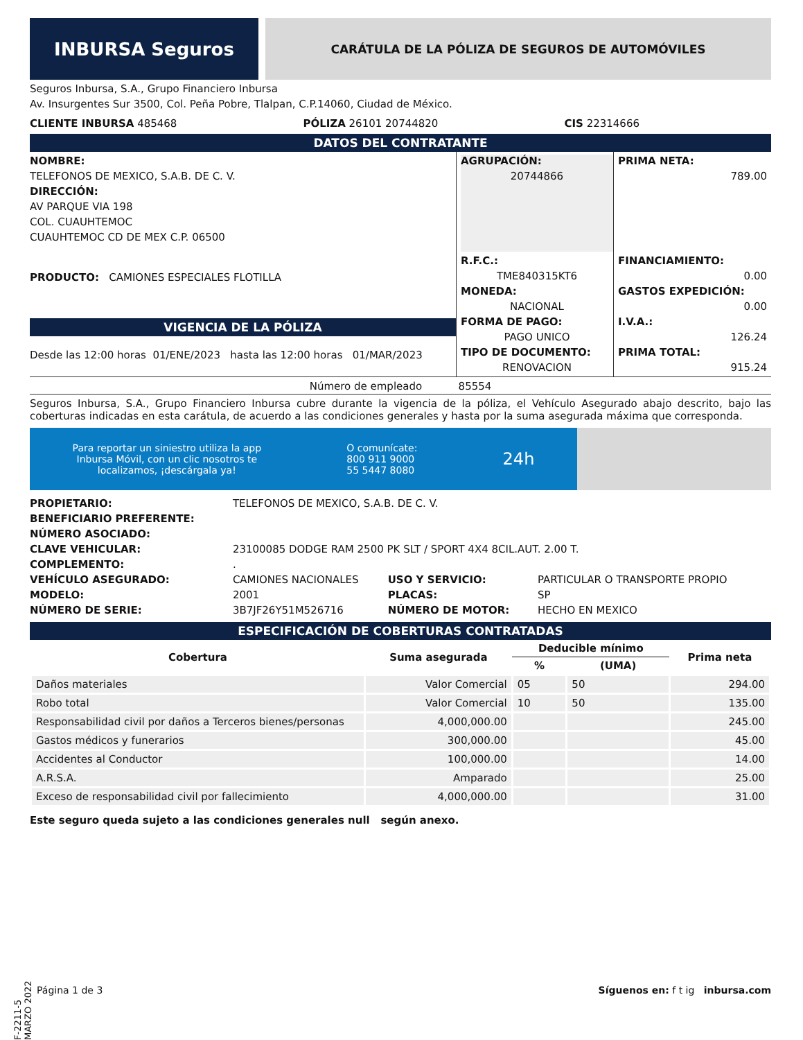INBURSA Seguros
CARÁTULA DE LA PÓLIZA DE SEGUROS DE AUTOMÓVILES
Seguros Inbursa, S.A., Grupo Financiero Inbursa
Av. Insurgentes Sur 3500, Col. Peña Pobre, Tlalpan, C.P.14060, Ciudad de México.
CLIENTE INBURSA 485468 PÓLIZA 26101 20744820 CIS 22314666
DATOS DEL CONTRATANTE
NOMBRE:
TELEFONOS DE MEXICO, S.A.B. DE C. V.
DIRECCIÓN:
AV PARQUE VIA 198
COL. CUAUHTEMOC
CUAUHTEMOC CD DE MEX C.P. 06500
PRODUCTO: CAMIONES ESPECIALES FLOTILLA
VIGENCIA DE LA PÓLIZA
Desde las 12:00 horas 01/ENE/2023 hasta las 12:00 horas 01/MAR/2023
AGRUPACIÓN:
20744866
R.F.C.:
TME840315KT6
MONEDA:
NACIONAL
FORMA DE PAGO:
PAGO UNICO
TIPO DE DOCUMENTO:
RENOVACION
PRIMA NETA:
789.00
FINANCIAMIENTO:
0.00
GASTOS EXPEDICIÓN:
0.00
I.V.A.:
126.24
PRIMA TOTAL:
915.24
Número de empleado 85554
Seguros Inbursa, S.A., Grupo Financiero Inbursa cubre durante la vigencia de la póliza, el Vehículo Asegurado abajo descrito, bajo las coberturas indicadas en esta carátula, de acuerdo a las condiciones generales y hasta por la suma asegurada máxima que corresponda.
Para reportar un siniestro utiliza la app
Inbursa Móvil, con un clic nosotros te
localizamos, ¡descárgala ya! O comunícate:
800 911 9000
55 5447 8080 24h
| PROPIETARIO: | TELEFONOS DE MEXICO, S.A.B. DE C. V. | | |
| BENEFICIARIO PREFERENTE: | | | |
| NÚMERO ASOCIADO: | | | |
| CLAVE VEHICULAR: | 23100085 DODGE RAM 2500 PK SLT / SPORT 4X4 8CIL.AUT. 2.00 T. | | |
| COMPLEMENTO: | . | | |
| VEHÍCULO ASEGURADO: | CAMIONES NACIONALES | USO Y SERVICIO: | PARTICULAR O TRANSPORTE PROPIO |
| MODELO: | 2001 | PLACAS: | SP |
| NÚMERO DE SERIE: | 3B7JF26Y51M526716 | NÚMERO DE MOTOR: | HECHO EN MEXICO |
ESPECIFICACIÓN DE COBERTURAS CONTRATADAS
| Cobertura | Suma asegurada | Deducible mínimo | | Prima neta |
| --- | --- | --- | --- | --- |
| | | % | (UMA) | |
| Daños materiales | Valor Comercial | 05 | 50 | 294.00 |
| Robo total | Valor Comercial | 10 | 50 | 135.00 |
| Responsabilidad civil por daños a Terceros bienes/personas | 4,000,000.00 | | | 245.00 |
| Gastos médicos y funerarios | 300,000.00 | | | 45.00 |
| Accidentes al Conductor | 100,000.00 | | | 14.00 |
| A.R.S.A. | Amparado | | | 25.00 |
| Exceso de responsabilidad civil por fallecimiento | 4,000,000.00 | | | 31.00 |
Este seguro queda sujeto a las condiciones generales null según anexo.
F-2211-5 MARZO 2022
Página 1 de 3 Síguenos en: f t ig inbursa.com